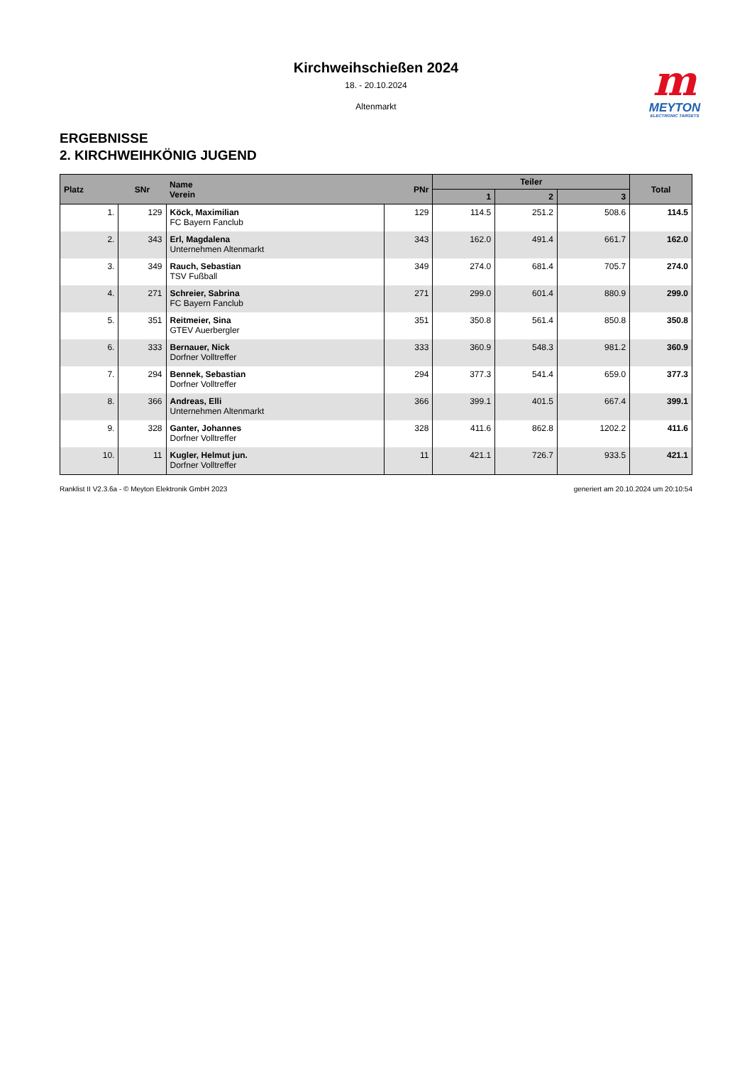Kirchweihschießen 2024
18. - 20.10.2024
Altenmarkt
m
MEYTON
ELECTRONIC TARGETS
ERGEBNISSE
2. KIRCHWEIHKÖNIG JUGEND
| Platz | SNr | Name Verein | PNr | Teiler | | | Total |
| --- | --- | --- | --- | --- | --- | --- | --- |
| | | | | 1 | 2 | 3 | |
| 1. | 129 | Köck, Maximilian FC Bayern Fanclub | 129 | 114.5 | 251.2 | 508.6 | 114.5 |
| 2. | 343 | Erl, Magdalena Unternehmen Altenmarkt | 343 | 162.0 | 491.4 | 661.7 | 162.0 |
| 3. | 349 | Rauch, Sebastian TSV Fußball | 349 | 274.0 | 681.4 | 705.7 | 274.0 |
| 4. | 271 | Schreier, Sabrina FC Bayern Fanclub | 271 | 299.0 | 601.4 | 880.9 | 299.0 |
| 5. | 351 | Reitmeier, Sina GTEV Auerbergler | 351 | 350.8 | 561.4 | 850.8 | 350.8 |
| 6. | 333 | Bernauer, Nick Dorfner Volltreffer | 333 | 360.9 | 548.3 | 981.2 | 360.9 |
| 7. | 294 | Bennek, Sebastian Dorfner Volltreffer | 294 | 377.3 | 541.4 | 659.0 | 377.3 |
| 8. | 366 | Andreas, Elli Unternehmen Altenmarkt | 366 | 399.1 | 401.5 | 667.4 | 399.1 |
| 9. | 328 | Ganter, Johannes Dorfner Volltreffer | 328 | 411.6 | 862.8 | 1202.2 | 411.6 |
| 10. | 11 | Kugler, Helmut jun. Dorfner Volltreffer | 11 | 421.1 | 726.7 | 933.5 | 421.1 |
Ranklist II V2.3.6a - © Meyton Elektronik GmbH 2023 generiert am 20.10.2024 um 20:10:54